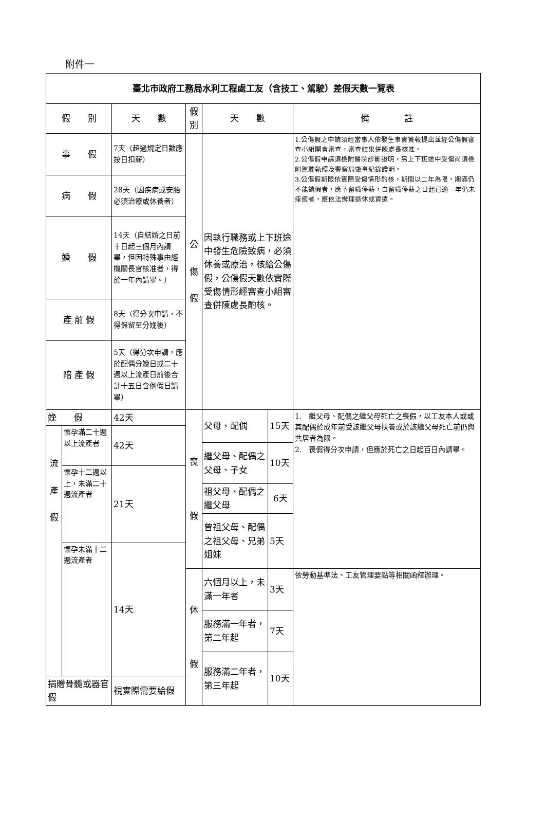附件一
| 臺北市政府工務局水利工程處工友（含技工、駕駛）差假天數一覽表 | | | | | | |
| --- | --- | --- | --- | --- | --- | --- |
| 假 別 | | 天 數 | 假別 | 天 數 | | 備 註 |
| 事 假 | | 7天（超過規定日數應按日扣薪） | 公 傷 假 | 因執行職務或上下班途中發生危險致病，必須休養或療治，核給公傷假，公傷假天數依實際受傷情形經審查小組審查併陳處長酌核。 | | 1.公傷假之申請須經當事人依發生事實簽報提出並經公傷假審查小組開會審查，審查結果併陳處長核准。 2.公傷假申請須檢附醫院診斷證明，另上下班途中受傷尚須檢附駕駛執照及警察局肇事紀錄證明。 3.公傷假期限依實際受傷情形酌核，期間以二年為限，期滿仍不能銷假者，應予留職停薪，自留職停薪之日起已逾一年仍未痊癒者，應依法辦理退休或資遣。 |
| 病 假 | | 28天（因疾病或安胎必須治療或休養者） | | | | |
| 婚 假 | | 14天（自結婚之日前十日起三個月內請畢，但因特殊事由經機關長官核准者，得於一年內請畢。） | | | | |
| 產 前 假 | | 8天（得分次申請，不得保留至分娩後） | | | | |
| 陪 產 假 | | 5天（得分次申請，應於配偶分娩日或二十週以上流產日前後合計十五日含例假日請畢） | | | | |
| 娩 假 | | 42天 | 喪 假 | 父母、配偶 | 15天 | 1. 繼父母、配偶之繼父母死亡之喪假，以工友本人或或其配偶於成年前受該繼父母扶養或於該繼父母死亡前仍與共居者為限。 2. 喪假得分次申請，但應於死亡之日起百日內請畢。 |
| 流 產 假 | 懷孕滿二十週以上流產者 | 42天 | | | | |
| | | | | 繼父母、配偶之父母、子女 | 10天 | |
| | 懷孕十二週以上，未滿二十週流產者 | 21天 | | | | |
| | | | | 祖父母、配偶之繼父母 | 6天 | |
| | | | | 曾祖父母、配偶之祖父母、兄弟姐妹 | 5天 | |
| | 懷孕未滿十二週流產者 | 14天 | | | | |
| | | | 休 假 | 六個月以上，未滿一年者 | 3天 | 依勞動基準法、工友管理要點等相關函釋辦理。 |
| | | | | 服務滿一年者，第二年起 | 7天 | |
| | | | | 服務滿二年者，第三年起 | 10天 | |
| 捐贈骨髓或器官假 | | 視實際需要給假 | | | | |